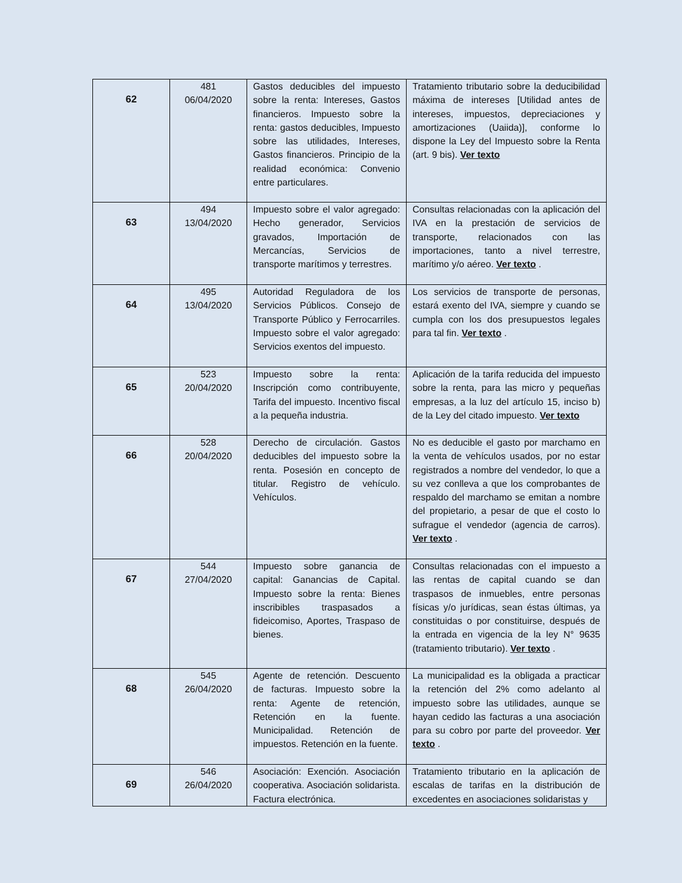| 62 | 481 06/04/2020 | Gastos deducibles del impuesto sobre la renta: Intereses, Gastos financieros. Impuesto sobre la renta: gastos deducibles, Impuesto sobre las utilidades, Intereses, Gastos financieros. Principio de la realidad económica: Convenio entre particulares. | Tratamiento tributario sobre la deducibilidad máxima de intereses [Utilidad antes de intereses, impuestos, depreciaciones y amortizaciones (Uaiida)], conforme lo dispone la Ley del Impuesto sobre la Renta (art. 9 bis). Ver texto |
| 63 | 494 13/04/2020 | Impuesto sobre el valor agregado: Hecho generador, Servicios gravados, Importación de Mercancías, Servicios de transporte marítimos y terrestres. | Consultas relacionadas con la aplicación del IVA en la prestación de servicios de transporte, relacionados con las importaciones, tanto a nivel terrestre, marítimo y/o aéreo. Ver texto . |
| 64 | 495 13/04/2020 | Autoridad Reguladora de los Servicios Públicos. Consejo de Transporte Público y Ferrocarriles. Impuesto sobre el valor agregado: Servicios exentos del impuesto. | Los servicios de transporte de personas, estará exento del IVA, siempre y cuando se cumpla con los dos presupuestos legales para tal fin. Ver texto . |
| 65 | 523 20/04/2020 | Impuesto sobre la renta: Inscripción como contribuyente, Tarifa del impuesto. Incentivo fiscal a la pequeña industria. | Aplicación de la tarifa reducida del impuesto sobre la renta, para las micro y pequeñas empresas, a la luz del artículo 15, inciso b) de la Ley del citado impuesto. Ver texto |
| 66 | 528 20/04/2020 | Derecho de circulación. Gastos deducibles del impuesto sobre la renta. Posesión en concepto de titular. Registro de vehículo. Vehículos. | No es deducible el gasto por marchamo en la venta de vehículos usados, por no estar registrados a nombre del vendedor, lo que a su vez conlleva a que los comprobantes de respaldo del marchamo se emitan a nombre del propietario, a pesar de que el costo lo sufrague el vendedor (agencia de carros). Ver texto . |
| 67 | 544 27/04/2020 | Impuesto sobre ganancia de capital: Ganancias de Capital. Impuesto sobre la renta: Bienes inscribibles traspasados a fideicomiso, Aportes, Traspaso de bienes. | Consultas relacionadas con el impuesto a las rentas de capital cuando se dan traspasos de inmuebles, entre personas físicas y/o jurídicas, sean éstas últimas, ya constituidas o por constituirse, después de la entrada en vigencia de la ley N° 9635 (tratamiento tributario). Ver texto . |
| 68 | 545 26/04/2020 | Agente de retención. Descuento de facturas. Impuesto sobre la renta: Agente de retención, Retención en la fuente. Municipalidad. Retención de impuestos. Retención en la fuente. | La municipalidad es la obligada a practicar la retención del 2% como adelanto al impuesto sobre las utilidades, aunque se hayan cedido las facturas a una asociación para su cobro por parte del proveedor. Ver texto . |
| 69 | 546 26/04/2020 | Asociación: Exención. Asociación cooperativa. Asociación solidarista. Factura electrónica. | Tratamiento tributario en la aplicación de escalas de tarifas en la distribución de excedentes en asociaciones solidaristas y |